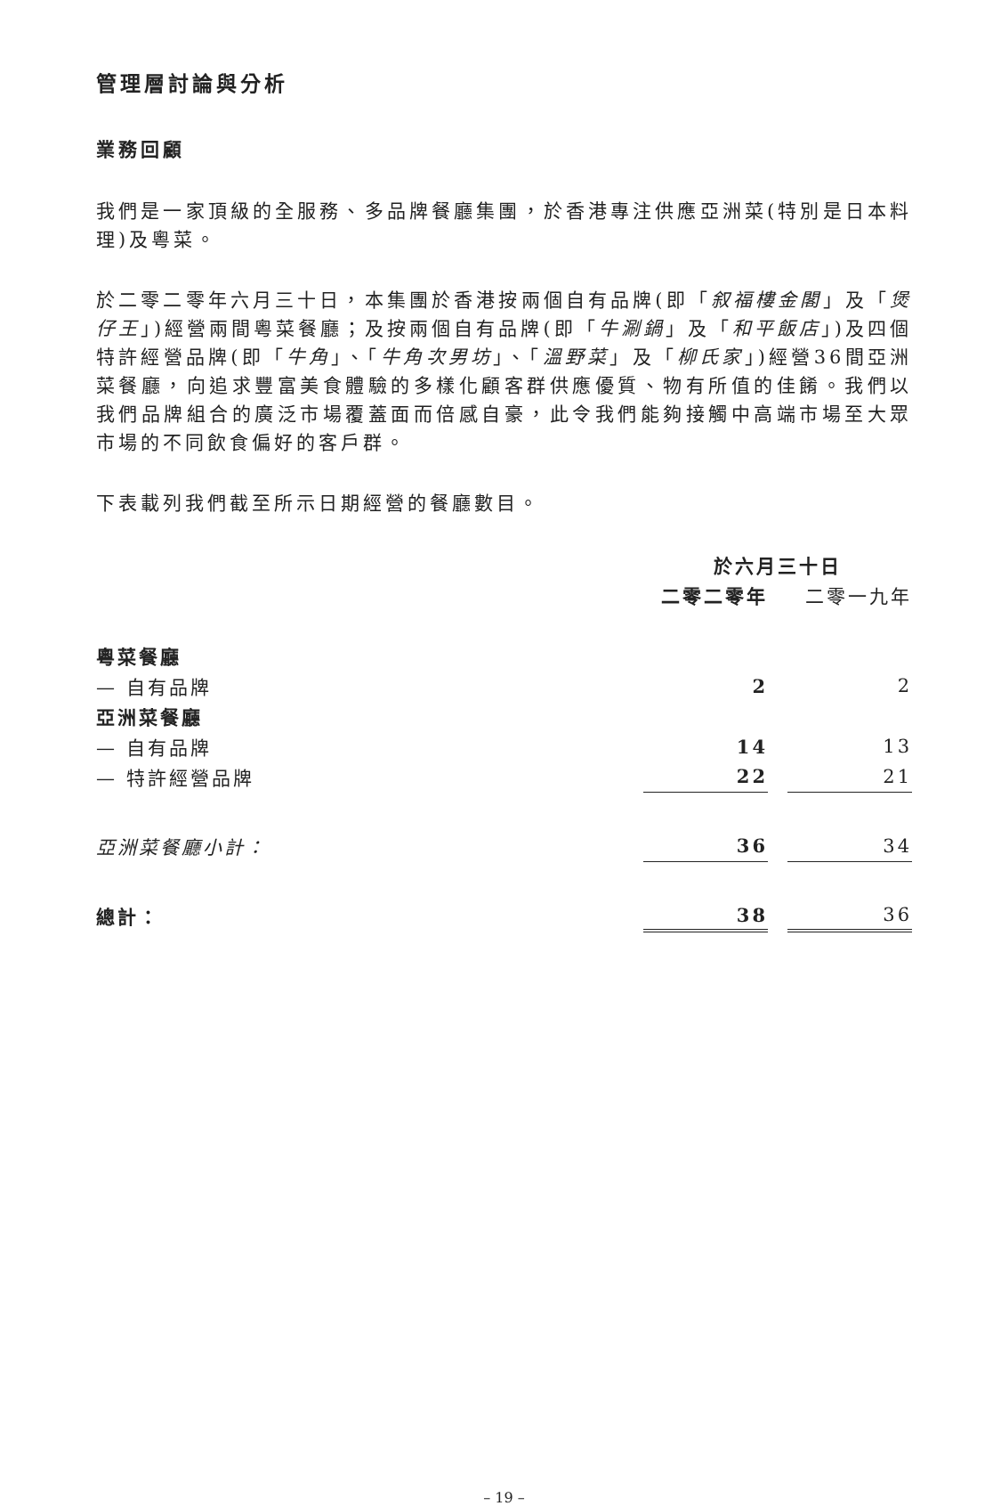管理層討論與分析
業務回顧
我們是一家頂級的全服務、多品牌餐廳集團，於香港專注供應亞洲菜(特別是日本料理)及粵菜。
於二零二零年六月三十日，本集團於香港按兩個自有品牌(即「叙福樓金閣」及「煲仔王」)經營兩間粵菜餐廳；及按兩個自有品牌(即「牛涮鍋」及「和平飯店」)及四個特許經營品牌(即「牛角」、「牛角次男坊」、「溫野菜」及「柳氏家」)經營36間亞洲菜餐廳，向追求豐富美食體驗的多樣化顧客群供應優質、物有所值的佳餚。我們以我們品牌組合的廣泛市場覆蓋面而倍感自豪，此令我們能夠接觸中高端市場至大眾市場的不同飲食偏好的客戶群。
下表載列我們截至所示日期經營的餐廳數目。
| | 於六月三十日 | | |
| --- | --- | --- | --- |
| | 二零二零年 | | 二零一九年 |
| 粵菜餐廳 | | | |
| — 自有品牌 | 2 | | 2 |
| 亞洲菜餐廳 | | | |
| — 自有品牌 | 14 | | 13 |
| — 特許經營品牌 | 22 | | 21 |
| 亞洲菜餐廳小計： | 36 | | 34 |
| 總計： | 38 | | 36 |
– 19 –